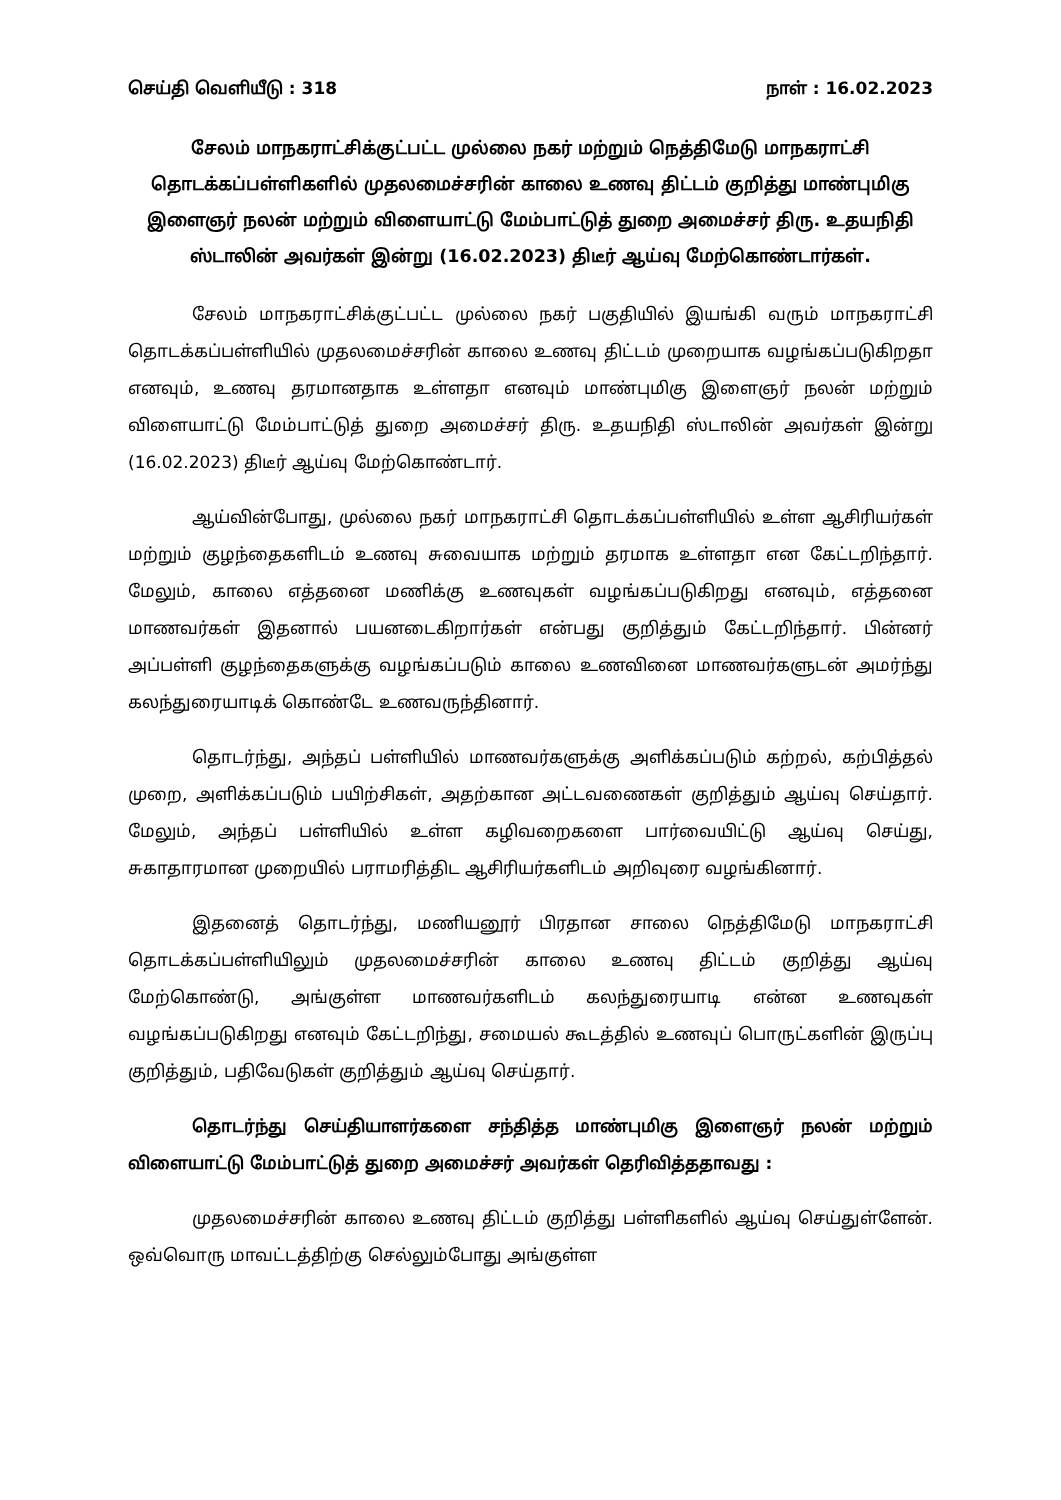செய்தி வெளியீடு : 318 நாள் : 16.02.2023
சேலம் மாநகராட்சிக்குட்பட்ட முல்லை நகர் மற்றும் நெத்திமேடு மாநகராட்சி தொடக்கப்பள்ளிகளில் முதலமைச்சரின் காலை உணவு திட்டம் குறித்து மாண்புமிகு இளைஞர் நலன் மற்றும் விளையாட்டு மேம்பாட்டுத் துறை அமைச்சர் திரு. உதயநிதி ஸ்டாலின் அவர்கள் இன்று (16.02.2023) திடீர் ஆய்வு மேற்கொண்டார்கள்.
சேலம் மாநகராட்சிக்குட்பட்ட முல்லை நகர் பகுதியில் இயங்கி வரும் மாநகராட்சி தொடக்கப்பள்ளியில் முதலமைச்சரின் காலை உணவு திட்டம் முறையாக வழங்கப்படுகிறதா எனவும், உணவு தரமானதாக உள்ளதா எனவும் மாண்புமிகு இளைஞர் நலன் மற்றும் விளையாட்டு மேம்பாட்டுத் துறை அமைச்சர் திரு. உதயநிதி ஸ்டாலின் அவர்கள் இன்று (16.02.2023) திடீர் ஆய்வு மேற்கொண்டார்.
ஆய்வின்போது, முல்லை நகர் மாநகராட்சி தொடக்கப்பள்ளியில் உள்ள ஆசிரியர்கள் மற்றும் குழந்தைகளிடம் உணவு சுவையாக மற்றும் தரமாக உள்ளதா என கேட்டறிந்தார். மேலும், காலை எத்தனை மணிக்கு உணவுகள் வழங்கப்படுகிறது எனவும், எத்தனை மாணவர்கள் இதனால் பயனடைகிறார்கள் என்பது குறித்தும் கேட்டறிந்தார். பின்னர் அப்பள்ளி குழந்தைகளுக்கு வழங்கப்படும் காலை உணவினை மாணவர்களுடன் அமர்ந்து கலந்துரையாடிக் கொண்டே உணவருந்தினார்.
தொடர்ந்து, அந்தப் பள்ளியில் மாணவர்களுக்கு அளிக்கப்படும் கற்றல், கற்பித்தல் முறை, அளிக்கப்படும் பயிற்சிகள், அதற்கான அட்டவணைகள் குறித்தும் ஆய்வு செய்தார். மேலும், அந்தப் பள்ளியில் உள்ள கழிவறைகளை பார்வையிட்டு ஆய்வு செய்து, சுகாதாரமான முறையில் பராமரித்திட ஆசிரியர்களிடம் அறிவுரை வழங்கினார்.
இதனைத் தொடர்ந்து, மணியனூர் பிரதான சாலை நெத்திமேடு மாநகராட்சி தொடக்கப்பள்ளியிலும் முதலமைச்சரின் காலை உணவு திட்டம் குறித்து ஆய்வு மேற்கொண்டு, அங்குள்ள மாணவர்களிடம் கலந்துரையாடி என்ன உணவுகள் வழங்கப்படுகிறது எனவும் கேட்டறிந்து, சமையல் கூடத்தில் உணவுப் பொருட்களின் இருப்பு குறித்தும், பதிவேடுகள் குறித்தும் ஆய்வு செய்தார்.
தொடர்ந்து செய்தியாளர்களை சந்தித்த மாண்புமிகு இளைஞர் நலன் மற்றும் விளையாட்டு மேம்பாட்டுத் துறை அமைச்சர் அவர்கள் தெரிவித்ததாவது :
முதலமைச்சரின் காலை உணவு திட்டம் குறித்து பள்ளிகளில் ஆய்வு செய்துள்ளேன். ஒவ்வொரு மாவட்டத்திற்கு செல்லும்போது அங்குள்ள